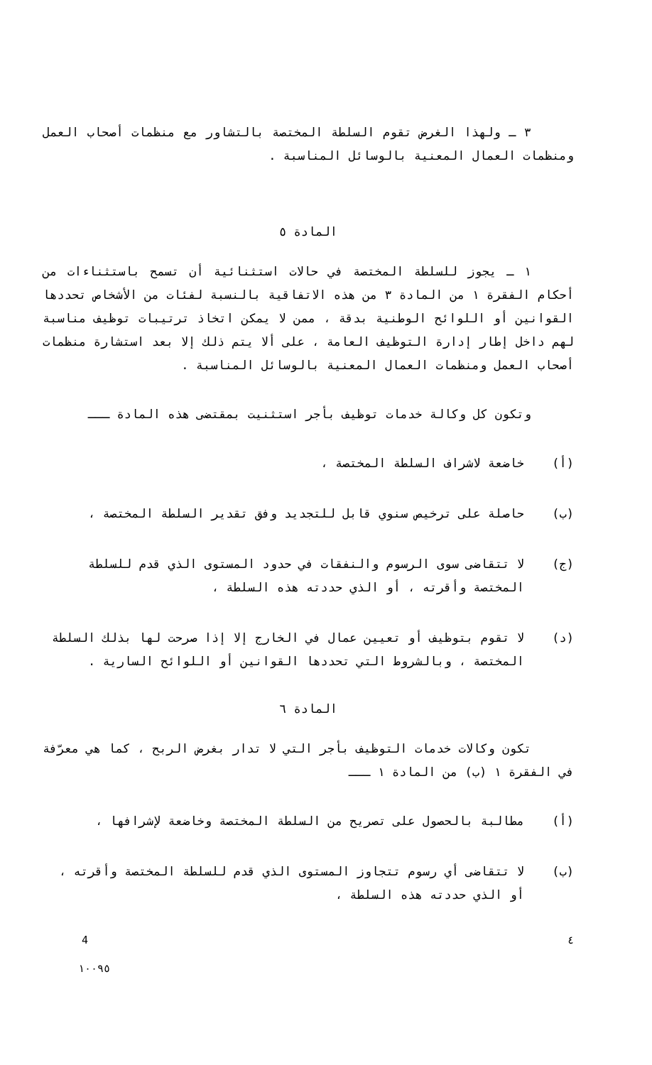٣ ـ ولهذا الغرض تقوم السلطة المختصة بالتشاور مع منظمات أصحاب العمل ومنظمات العمال المعنية بالوسائل المناسبة .
المادة ٥
١ ـ يجوز للسلطة المختصة في حالات استثنائية أن تسمح باستثناءات من أحكام الفقرة ١ من المادة ٣ من هذه الاتفاقية بالنسبة لفئات من الأشخاص تحددها القوانين أو اللوائح الوطنية بدقة ، ممن لا يمكن اتخاذ ترتيبات توظيف مناسبة لهم داخل إطار إدارة التوظيف العامة ، على ألا يتم ذلك إلا بعد استشارة منظمات أصحاب العمل ومنظمات العمال المعنية بالوسائل المناسبة .
وتكون كل وكالة خدمات توظيف بأجر استثنيت بمقتضى هذه المادة ـــ
(أ) خاضعة لاشراف السلطة المختصة ،
(ب) حاصلة على ترخيص سنوي قابل للتجديد وفق تقدير السلطة المختصة ،
(ج) لا تتقاضى سوى الرسوم والنفقات في حدود المستوى الذي قدم للسلطة المختصة وأقرته ، أو الذي حددته هذه السلطة ،
(د) لا تقوم بتوظيف أو تعيين عمال في الخارج إلا إذا صرحت لها بذلك السلطة المختصة ، وبالشروط التي تحددها القوانين أو اللوائح السارية .
المادة ٦
تكون وكالات خدمات التوظيف بأجر التي لا تدار بغرض الربح ، كما هي معرّفة في الفقرة ١ (ب) من المادة ١ ـــ
(أ) مطالبة بالحصول على تصريح من السلطة المختصة وخاضعة لإشرافها ،
(ب) لا تتقاضى أي رسوم تتجاوز المستوى الذي قدم للسلطة المختصة وأقرته ، أو الذي حددته هذه السلطة ،
4 ٤
١٠٠٩٥